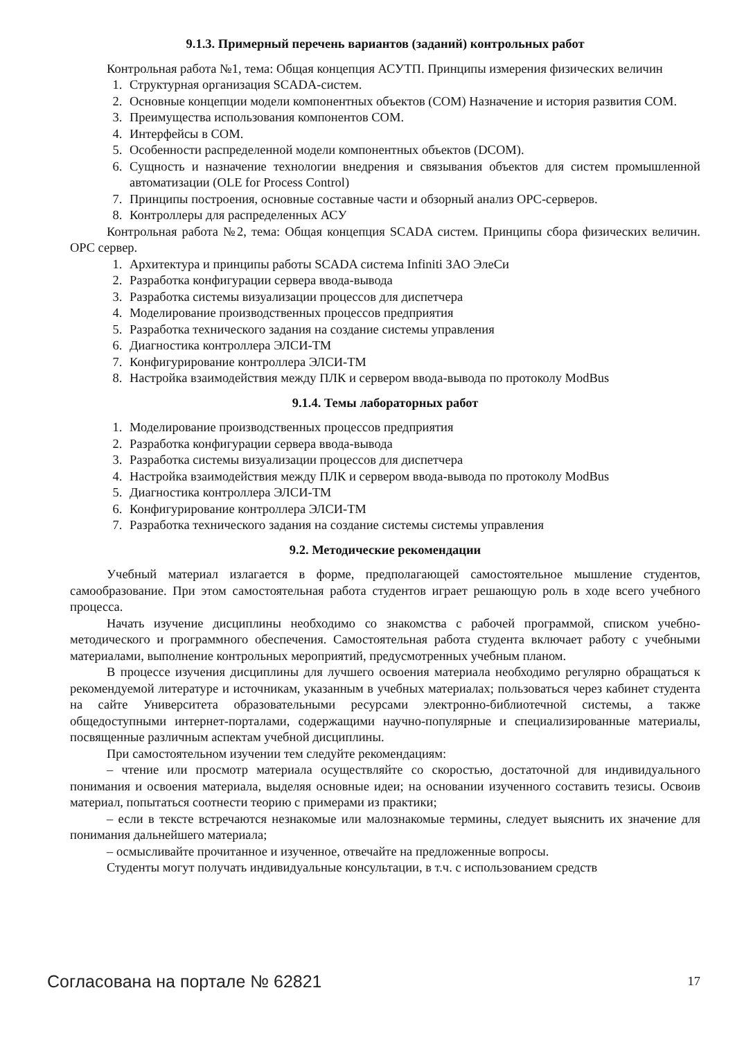9.1.3. Примерный перечень вариантов (заданий) контрольных работ
Контрольная работа №1, тема: Общая концепция АСУТП. Принципы измерения физических величин
1. Структурная организация SCADA-систем.
2. Основные концепции модели компонентных объектов (COM) Назначение и история развития COM.
3. Преимущества использования компонентов COM.
4. Интерфейсы в COM.
5. Особенности распределенной модели компонентных объектов (DCOM).
6. Сущность и назначение технологии внедрения и связывания объектов для систем промышленной автоматизации (OLE for Process Control)
7. Принципы построения, основные составные части и обзорный анализ OPC-серверов.
8. Контроллеры для распределенных АСУ
Контрольная работа №2, тема: Общая концепция SCADA систем. Принципы сбора физических величин. OPC сервер.
1. Архитектура и принципы работы SCADA система Infiniti ЗАО ЭлеСи
2. Разработка конфигурации сервера ввода-вывода
3. Разработка системы визуализации процессов для диспетчера
4. Моделирование производственных процессов предприятия
5. Разработка технического задания на создание системы управления
6. Диагностика контроллера ЭЛСИ-ТМ
7. Конфигурирование контроллера ЭЛСИ-ТМ
8. Настройка взаимодействия между ПЛК и сервером ввода-вывода по протоколу ModBus
9.1.4. Темы лабораторных работ
1. Моделирование производственных процессов предприятия
2. Разработка конфигурации сервера ввода-вывода
3. Разработка системы визуализации процессов для диспетчера
4. Настройка взаимодействия между ПЛК и сервером ввода-вывода по протоколу ModBus
5. Диагностика контроллера ЭЛСИ-ТМ
6. Конфигурирование контроллера ЭЛСИ-ТМ
7. Разработка технического задания на создание системы системы управления
9.2. Методические рекомендации
Учебный материал излагается в форме, предполагающей самостоятельное мышление студентов, самообразование. При этом самостоятельная работа студентов играет решающую роль в ходе всего учебного процесса.
Начать изучение дисциплины необходимо со знакомства с рабочей программой, списком учебно-методического и программного обеспечения. Самостоятельная работа студента включает работу с учебными материалами, выполнение контрольных мероприятий, предусмотренных учебным планом.
В процессе изучения дисциплины для лучшего освоения материала необходимо регулярно обращаться к рекомендуемой литературе и источникам, указанным в учебных материалах; пользоваться через кабинет студента на сайте Университета образовательными ресурсами электронно-библиотечной системы, а также общедоступными интернет-порталами, содержащими научно-популярные и специализированные материалы, посвященные различным аспектам учебной дисциплины.
При самостоятельном изучении тем следуйте рекомендациям:
– чтение или просмотр материала осуществляйте со скоростью, достаточной для индивидуального понимания и освоения материала, выделяя основные идеи; на основании изученного составить тезисы. Освоив материал, попытаться соотнести теорию с примерами из практики;
– если в тексте встречаются незнакомые или малознакомые термины, следует выяснить их значение для понимания дальнейшего материала;
– осмысливайте прочитанное и изученное, отвечайте на предложенные вопросы.
Студенты могут получать индивидуальные консультации, в т.ч. с использованием средств
Согласована на портале № 62821 17